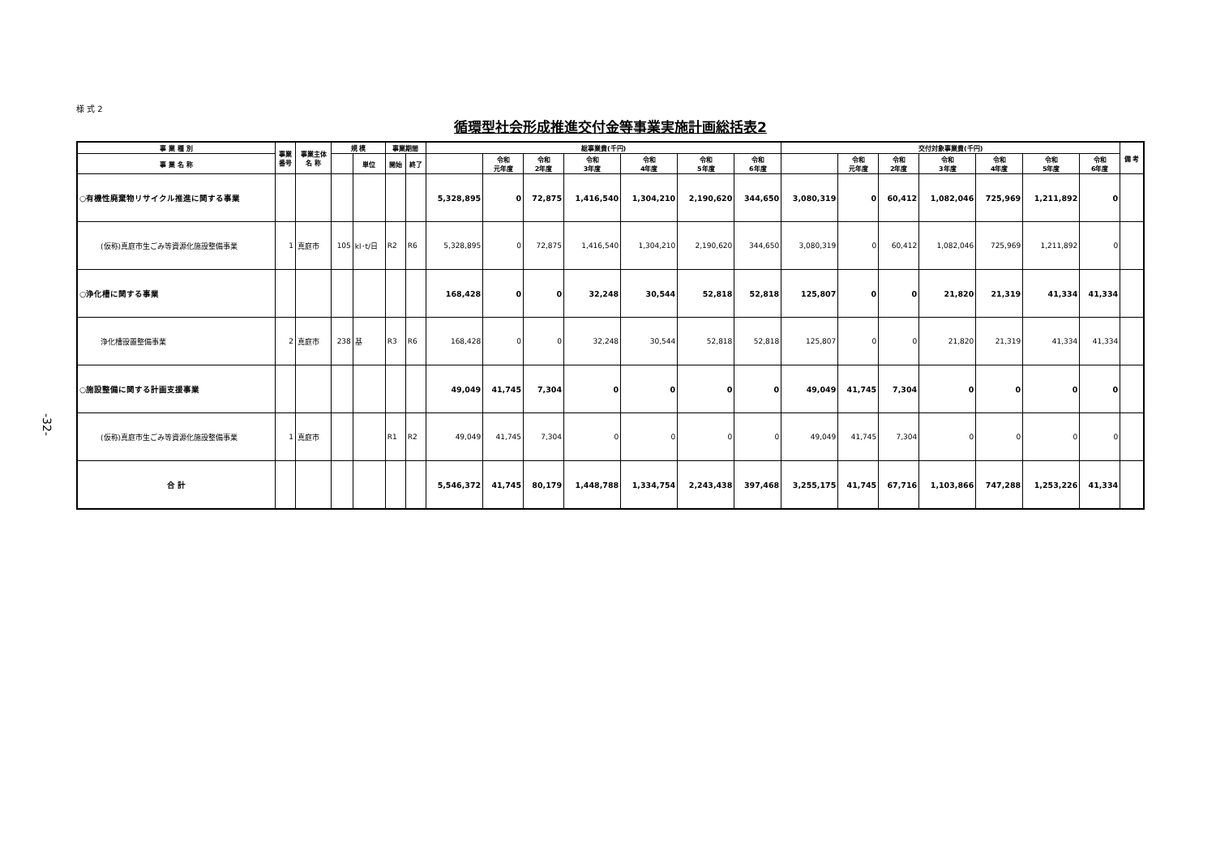-32-
様 式 2
循環型社会形成推進交付金等事業実施計画総括表2
| 事 業 種 別 | 事業 番号 | 事業主体 名 称 | 規 模 | | 事業期間 | | 総事業費(千円) | | | | | | | 交付対象事業費(千円) | | | | | | | 備 考 |
| --- | --- | --- | --- | --- | --- | --- | --- | --- | --- | --- | --- | --- | --- | --- | --- | --- | --- | --- | --- | --- | --- |
| 事 業 名 称 | | | | 単位 | 開始 | 終了 | | 令和 元年度 | 令和 2年度 | 令和 3年度 | 令和 4年度 | 令和 5年度 | 令和 6年度 | | 令和 元年度 | 令和 2年度 | 令和 3年度 | 令和 4年度 | 令和 5年度 | 令和 6年度 | |
| ○有機性廃棄物リサイクル推進に関する事業 | | | | | | | 5,328,895 | 0 | 72,875 | 1,416,540 | 1,304,210 | 2,190,620 | 344,650 | 3,080,319 | 0 | 60,412 | 1,082,046 | 725,969 | 1,211,892 | 0 | |
| (仮称)真庭市生ごみ等資源化施設整備事業 | 1 | 真庭市 | 105 | kl･t/日 | R2 | R6 | 5,328,895 | 0 | 72,875 | 1,416,540 | 1,304,210 | 2,190,620 | 344,650 | 3,080,319 | 0 | 60,412 | 1,082,046 | 725,969 | 1,211,892 | 0 | |
| ○浄化槽に関する事業 | | | | | | | 168,428 | 0 | 0 | 32,248 | 30,544 | 52,818 | 52,818 | 125,807 | 0 | 0 | 21,820 | 21,319 | 41,334 | 41,334 | |
| 浄化槽設置整備事業 | 2 | 真庭市 | 238 | 基 | R3 | R6 | 168,428 | 0 | 0 | 32,248 | 30,544 | 52,818 | 52,818 | 125,807 | 0 | 0 | 21,820 | 21,319 | 41,334 | 41,334 | |
| ○施設整備に関する計画支援事業 | | | | | | | 49,049 | 41,745 | 7,304 | 0 | 0 | 0 | 0 | 49,049 | 41,745 | 7,304 | 0 | 0 | 0 | 0 | |
| (仮称)真庭市生ごみ等資源化施設整備事業 | 1 | 真庭市 | | | R1 | R2 | 49,049 | 41,745 | 7,304 | 0 | 0 | 0 | 0 | 49,049 | 41,745 | 7,304 | 0 | 0 | 0 | 0 | |
| 合 計 | | | | | | | 5,546,372 | 41,745 | 80,179 | 1,448,788 | 1,334,754 | 2,243,438 | 397,468 | 3,255,175 | 41,745 | 67,716 | 1,103,866 | 747,288 | 1,253,226 | 41,334 | |